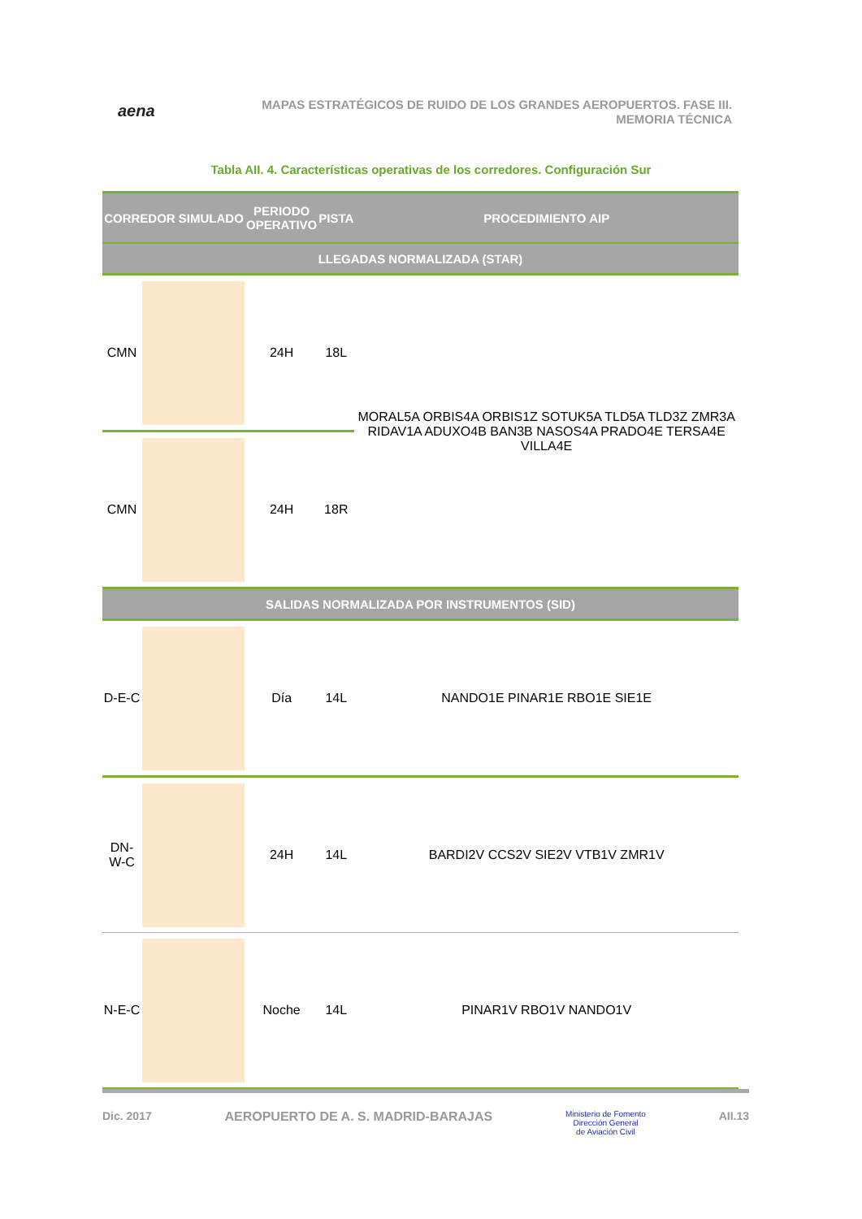aena
MAPAS ESTRATÉGICOS DE RUIDO DE LOS GRANDES AEROPUERTOS. FASE III.
MEMORIA TÉCNICA
Tabla AII. 4. Características operativas de los corredores. Configuración Sur
| CORREDOR SIMULADO | | PERIODO OPERATIVO | PISTA | PROCEDIMIENTO AIP |
| --- | --- | --- | --- | --- |
| LLEGADAS NORMALIZADA (STAR) | | | | |
| CMN | | 24H | 18L | MORAL5A ORBIS4A ORBIS1Z SOTUK5A TLD5A TLD3Z ZMR3A RIDAV1A ADUXO4B BAN3B NASOS4A PRADO4E TERSA4E VILLA4E |
| CMN | | 24H | 18R | |
| SALIDAS NORMALIZADA POR INSTRUMENTOS (SID) | | | | |
| D-E-C | | Día | 14L | NANDO1E PINAR1E RBO1E SIE1E |
| DN-W-C | | 24H | 14L | BARDI2V CCS2V SIE2V VTB1V ZMR1V |
| N-E-C | | Noche | 14L | PINAR1V RBO1V NANDO1V |
Dic. 2017 AEROPUERTO DE A. S. MADRID-BARAJAS Ministerio de Fomento
Dirección General
de Aviación Civil AII.13